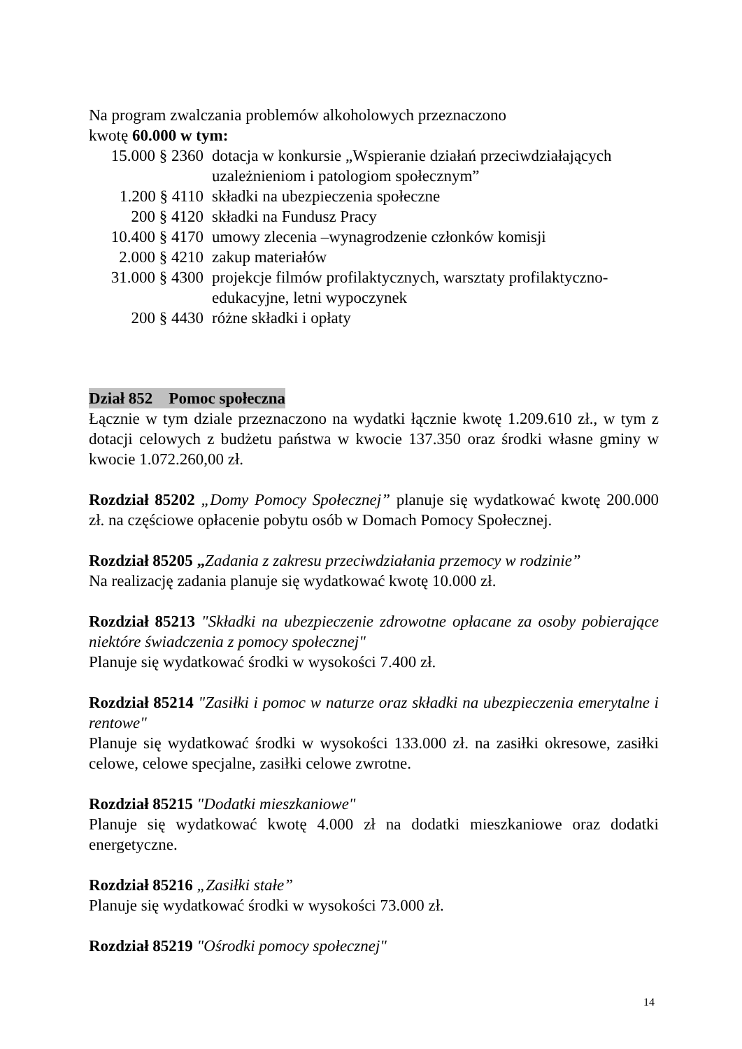Na program zwalczania problemów alkoholowych przeznaczono
kwotę 60.000 w tym:
| 15.000 § 2360 | dotacja w konkursie „Wspieranie działań przeciwdziałających uzależnieniom i patologiom społecznym” |
| 1.200 § 4110 | składki na ubezpieczenia społeczne |
| 200 § 4120 | składki na Fundusz Pracy |
| 10.400 § 4170 | umowy zlecenia –wynagrodzenie członków komisji |
| 2.000 § 4210 | zakup materiałów |
| 31.000 § 4300 | projekcje filmów profilaktycznych, warsztaty profilaktyczno-edukacyjne, letni wypoczynek |
| 200 § 4430 | różne składki i opłaty |
Dział 852 Pomoc społeczna
Łącznie w tym dziale przeznaczono na wydatki łącznie kwotę 1.209.610 zł., w tym z dotacji celowych z budżetu państwa w kwocie 137.350 oraz środki własne gminy w kwocie 1.072.260,00 zł.
Rozdział 85202 „Domy Pomocy Społecznej” planuje się wydatkować kwotę 200.000 zł. na częściowe opłacenie pobytu osób w Domach Pomocy Społecznej.
Rozdział 85205 „Zadania z zakresu przeciwdziałania przemocy w rodzinie”
Na realizację zadania planuje się wydatkować kwotę 10.000 zł.
Rozdział 85213 "Składki na ubezpieczenie zdrowotne opłacane za osoby pobierające niektóre świadczenia z pomocy społecznej"
Planuje się wydatkować środki w wysokości 7.400 zł.
Rozdział 85214 "Zasiłki i pomoc w naturze oraz składki na ubezpieczenia emerytalne i rentowe"
Planuje się wydatkować środki w wysokości 133.000 zł. na zasiłki okresowe, zasiłki celowe, celowe specjalne, zasiłki celowe zwrotne.
Rozdział 85215 "Dodatki mieszkaniowe"
Planuje się wydatkować kwotę 4.000 zł na dodatki mieszkaniowe oraz dodatki energetyczne.
Rozdział 85216 „Zasiłki stałe”
Planuje się wydatkować środki w wysokości 73.000 zł.
Rozdział 85219 "Ośrodki pomocy społecznej"
14